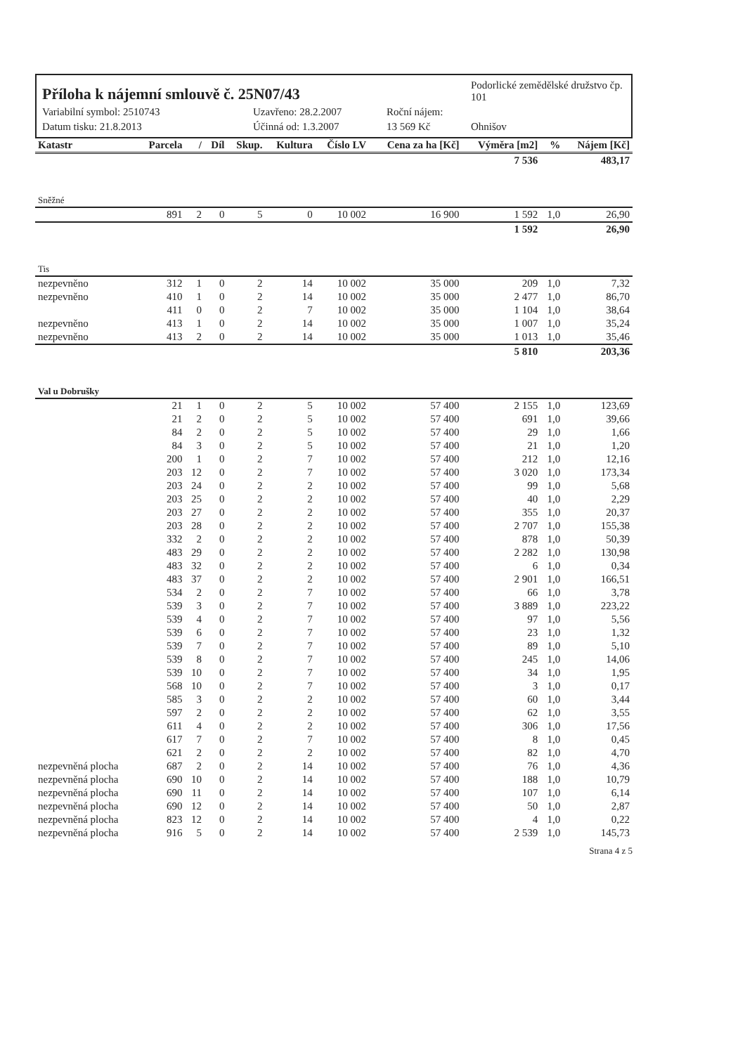Příloha k nájemní smlouvě č. 25N07/43
Podorlické zemědělské družstvo čp. 101
Variabilní symbol: 2510743
Uzavřeno: 28.2.2007
Roční nájem:
Datum tisku: 21.8.2013
Účinná od: 1.3.2007
13 569 Kč
Ohnišov
| Katastr | Parcela | / | Díl | Skup. | Kultura | Číslo LV | Cena za ha [Kč] | Výměra [m2] | % | Nájem [Kč] |
| --- | --- | --- | --- | --- | --- | --- | --- | --- | --- | --- |
| | | | | | | | | 7 536 | | 483,17 |
| Sněžné | | | | | | | | | | |
| | 891 | 2 | 0 | 5 | 0 | 10 002 | 16 900 | 1 592 | 1,0 | 26,90 |
| | | | | | | | | 1 592 | | 26,90 |
| Tis | | | | | | | | | | |
| nezpevněno | 312 | 1 | 0 | 2 | 14 | 10 002 | 35 000 | 209 | 1,0 | 7,32 |
| nezpevněno | 410 | 1 | 0 | 2 | 14 | 10 002 | 35 000 | 2 477 | 1,0 | 86,70 |
| | 411 | 0 | 0 | 2 | 7 | 10 002 | 35 000 | 1 104 | 1,0 | 38,64 |
| nezpevněno | 413 | 1 | 0 | 2 | 14 | 10 002 | 35 000 | 1 007 | 1,0 | 35,24 |
| nezpevněno | 413 | 2 | 0 | 2 | 14 | 10 002 | 35 000 | 1 013 | 1,0 | 35,46 |
| | | | | | | | | 5 810 | | 203,36 |
| Val u Dobrušky | | | | | | | | | | |
| | 21 | 1 | 0 | 2 | 5 | 10 002 | 57 400 | 2 155 | 1,0 | 123,69 |
| | 21 | 2 | 0 | 2 | 5 | 10 002 | 57 400 | 691 | 1,0 | 39,66 |
| | 84 | 2 | 0 | 2 | 5 | 10 002 | 57 400 | 29 | 1,0 | 1,66 |
| | 84 | 3 | 0 | 2 | 5 | 10 002 | 57 400 | 21 | 1,0 | 1,20 |
| | 200 | 1 | 0 | 2 | 7 | 10 002 | 57 400 | 212 | 1,0 | 12,16 |
| | 203 | 12 | 0 | 2 | 7 | 10 002 | 57 400 | 3 020 | 1,0 | 173,34 |
| | 203 | 24 | 0 | 2 | 2 | 10 002 | 57 400 | 99 | 1,0 | 5,68 |
| | 203 | 25 | 0 | 2 | 2 | 10 002 | 57 400 | 40 | 1,0 | 2,29 |
| | 203 | 27 | 0 | 2 | 2 | 10 002 | 57 400 | 355 | 1,0 | 20,37 |
| | 203 | 28 | 0 | 2 | 2 | 10 002 | 57 400 | 2 707 | 1,0 | 155,38 |
| | 332 | 2 | 0 | 2 | 2 | 10 002 | 57 400 | 878 | 1,0 | 50,39 |
| | 483 | 29 | 0 | 2 | 2 | 10 002 | 57 400 | 2 282 | 1,0 | 130,98 |
| | 483 | 32 | 0 | 2 | 2 | 10 002 | 57 400 | 6 | 1,0 | 0,34 |
| | 483 | 37 | 0 | 2 | 2 | 10 002 | 57 400 | 2 901 | 1,0 | 166,51 |
| | 534 | 2 | 0 | 2 | 7 | 10 002 | 57 400 | 66 | 1,0 | 3,78 |
| | 539 | 3 | 0 | 2 | 7 | 10 002 | 57 400 | 3 889 | 1,0 | 223,22 |
| | 539 | 4 | 0 | 2 | 7 | 10 002 | 57 400 | 97 | 1,0 | 5,56 |
| | 539 | 6 | 0 | 2 | 7 | 10 002 | 57 400 | 23 | 1,0 | 1,32 |
| | 539 | 7 | 0 | 2 | 7 | 10 002 | 57 400 | 89 | 1,0 | 5,10 |
| | 539 | 8 | 0 | 2 | 7 | 10 002 | 57 400 | 245 | 1,0 | 14,06 |
| | 539 | 10 | 0 | 2 | 7 | 10 002 | 57 400 | 34 | 1,0 | 1,95 |
| | 568 | 10 | 0 | 2 | 7 | 10 002 | 57 400 | 3 | 1,0 | 0,17 |
| | 585 | 3 | 0 | 2 | 2 | 10 002 | 57 400 | 60 | 1,0 | 3,44 |
| | 597 | 2 | 0 | 2 | 2 | 10 002 | 57 400 | 62 | 1,0 | 3,55 |
| | 611 | 4 | 0 | 2 | 2 | 10 002 | 57 400 | 306 | 1,0 | 17,56 |
| | 617 | 7 | 0 | 2 | 7 | 10 002 | 57 400 | 8 | 1,0 | 0,45 |
| | 621 | 2 | 0 | 2 | 2 | 10 002 | 57 400 | 82 | 1,0 | 4,70 |
| nezpevněná plocha | 687 | 2 | 0 | 2 | 14 | 10 002 | 57 400 | 76 | 1,0 | 4,36 |
| nezpevněná plocha | 690 | 10 | 0 | 2 | 14 | 10 002 | 57 400 | 188 | 1,0 | 10,79 |
| nezpevněná plocha | 690 | 11 | 0 | 2 | 14 | 10 002 | 57 400 | 107 | 1,0 | 6,14 |
| nezpevněná plocha | 690 | 12 | 0 | 2 | 14 | 10 002 | 57 400 | 50 | 1,0 | 2,87 |
| nezpevněná plocha | 823 | 12 | 0 | 2 | 14 | 10 002 | 57 400 | 4 | 1,0 | 0,22 |
| nezpevněná plocha | 916 | 5 | 0 | 2 | 14 | 10 002 | 57 400 | 2 539 | 1,0 | 145,73 |
Strana 4 z 5